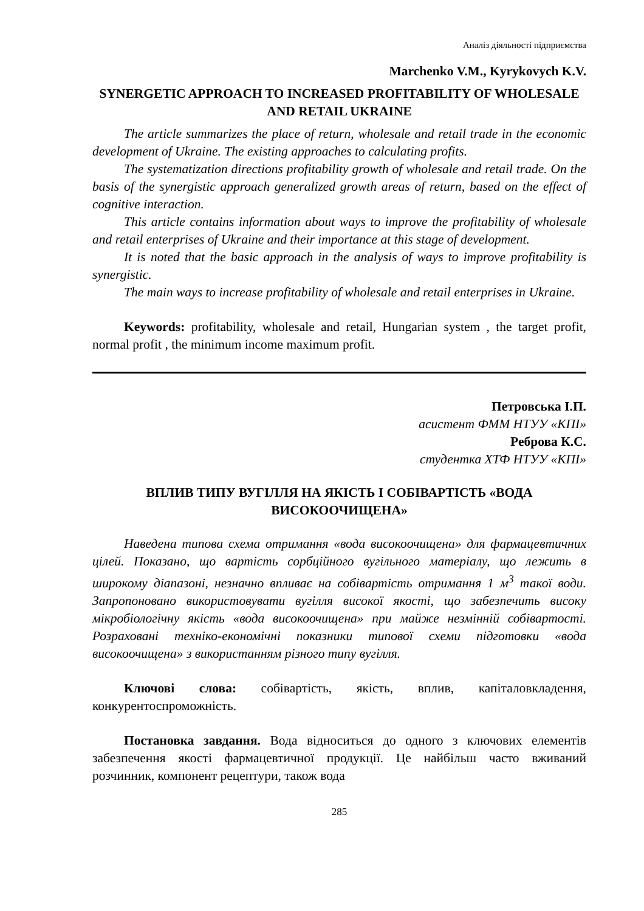Аналіз діяльності підприємства
Marchenko V.M., Kyrykovych K.V.
SYNERGETIC APPROACH TO INCREASED PROFITABILITY OF WHOLESALE AND RETAIL UKRAINE
The article summarizes the place of return, wholesale and retail trade in the economic development of Ukraine. The existing approaches to calculating profits.
The systematization directions profitability growth of wholesale and retail trade. On the basis of the synergistic approach generalized growth areas of return, based on the effect of cognitive interaction.
This article contains information about ways to improve the profitability of wholesale and retail enterprises of Ukraine and their importance at this stage of development.
It is noted that the basic approach in the analysis of ways to improve profitability is synergistic.
The main ways to increase profitability of wholesale and retail enterprises in Ukraine.
Keywords: profitability, wholesale and retail, Hungarian system , the target profit, normal profit , the minimum income maximum profit.
Петровська І.П.
асистент ФММ НТУУ «КПІ»
Реброва К.С.
студентка ХТФ НТУУ «КПІ»
ВПЛИВ ТИПУ ВУГІЛЛЯ НА ЯКІСТЬ І СОБІВАРТІСТЬ «ВОДА ВИСОКООЧИЩЕНА»
Наведена типова схема отримання «вода високоочищена» для фармацевтичних цілей. Показано, що вартість сорбційного вугільного матеріалу, що лежить в широкому діапазоні, незначно впливає на собівартість отримання 1 м<sup>3</sup> такої води. Запропоновано використовувати вугілля високої якості, що забезпечить високу мікробіологічну якість «вода високоочищена» при майже незмінній собівартості. Розраховані техніко-економічні показники типової схеми підготовки «вода високоочищена» з використанням різного типу вугілля.
Ключові слова: собівартість, якість, вплив, капіталовкладення, конкурентоспроможність.
Постановка завдання. Вода відноситься до одного з ключових елементів забезпечення якості фармацевтичної продукції. Це найбільш часто вживаний розчинник, компонент рецептури, також вода
285